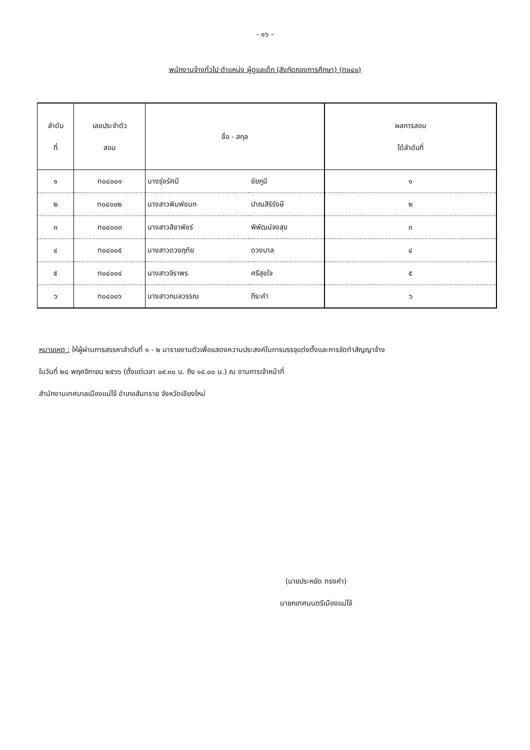- ๑๖ -
พนักงานจ้างทั่วไป ตำแหน่ง ผู้ดูแลเด็ก (สังกัดกองการศึกษา) (ท๐๔๐)
| ลำดับ ที่ | เลขประจำตัว สอบ | ชื่อ - สกุล | | ผลการสอบ ได้ลำดับที่ |
| --- | --- | --- | --- | --- |
| ๑ | ท๐๔๐๐๑ | นางรุ่งรัศมี | ชัยภูมิ | ๑ |
| ๒ | ท๐๔๐๐๒ | นางสาวพิมพ์ชนก | ปาณสิริรังษี | ๒ |
| ๓ | ท๐๔๐๐๓ | นางสาวสิชาพัชร์ | พิพัฒน์จงสุข | ๓ |
| ๔ | ท๐๔๐๐๕ | นางสาวดวงฤทัย | ดวงบาล | ๔ |
| ๕ | ท๐๔๐๐๔ | นางสาวจิราพร | ศรีสุขใจ | ๕ |
| ๖ | ท๐๔๐๐๖ | นางสาวกมลวรรณ | ภีระคำ | ๖ |
หมายเหตุ : ให้ผู้ผ่านการสรรหาลำดับที่ ๑ - ๒ มารายงานตัวเพื่อแสดงความประสงค์ในการบรรจุแต่งตั้งและการจัดทำสัญญาจ้าง
ในวันที่ ๒๘ พฤศจิกายน ๒๕๖๖ (ตั้งแต่เวลา ๐๙.๓๐ น. ถึง ๑๔.๐๐ น.) ณ งานการเจ้าหน้าที่
สำนักงานเทศบาลเมืองแม่โจ้ อำเภอสันทราย จังหวัดเชียงใหม่
(นายประหยัด ทรงคำ)
นายกเทศมนตรีเมืองแม่โจ้